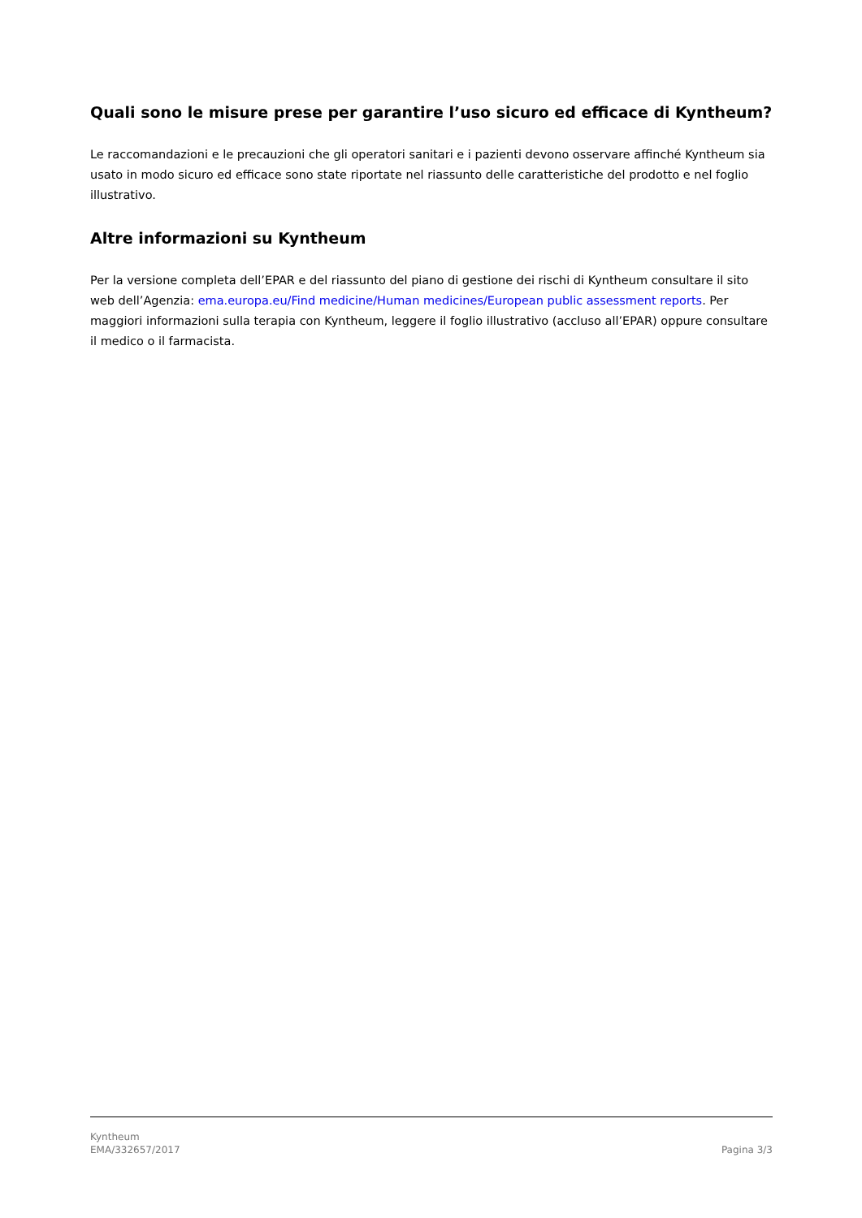Quali sono le misure prese per garantire l’uso sicuro ed efficace di Kyntheum?
Le raccomandazioni e le precauzioni che gli operatori sanitari e i pazienti devono osservare affinché Kyntheum sia usato in modo sicuro ed efficace sono state riportate nel riassunto delle caratteristiche del prodotto e nel foglio illustrativo.
Altre informazioni su Kyntheum
Per la versione completa dell’EPAR e del riassunto del piano di gestione dei rischi di Kyntheum consultare il sito web dell’Agenzia: ema.europa.eu/Find medicine/Human medicines/European public assessment reports. Per maggiori informazioni sulla terapia con Kyntheum, leggere il foglio illustrativo (accluso all’EPAR) oppure consultare il medico o il farmacista.
Kyntheum
EMA/332657/2017
Pagina 3/3